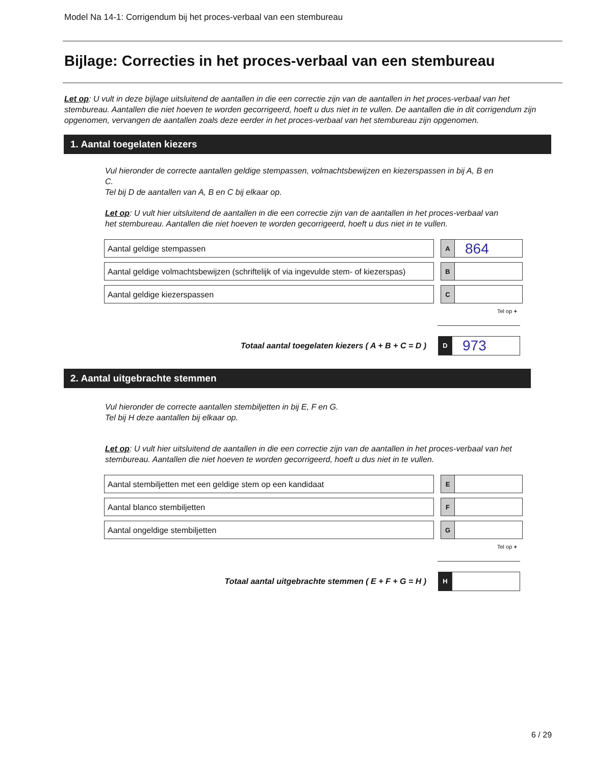Model Na 14-1: Corrigendum bij het proces-verbaal van een stembureau
Bijlage: Correcties in het proces-verbaal van een stembureau
Let op: U vult in deze bijlage uitsluitend de aantallen in die een correctie zijn van de aantallen in het proces-verbaal van het stembureau. Aantallen die niet hoeven te worden gecorrigeerd, hoeft u dus niet in te vullen. De aantallen die in dit corrigendum zijn opgenomen, vervangen de aantallen zoals deze eerder in het proces-verbaal van het stembureau zijn opgenomen.
1. Aantal toegelaten kiezers
Vul hieronder de correcte aantallen geldige stempassen, volmachtsbewijzen en kiezerspassen in bij A, B en C.
Tel bij D de aantallen van A, B en C bij elkaar op.
Let op: U vult hier uitsluitend de aantallen in die een correctie zijn van de aantallen in het proces-verbaal van het stembureau. Aantallen die niet hoeven te worden gecorrigeerd, hoeft u dus niet in te vullen.
Aantal geldige stempassen
A
864
Aantal geldige volmachtsbewijzen (schriftelijk of via ingevulde stem- of kiezerspas)
B
Aantal geldige kiezerspassen
C
Tel op +
Totaal aantal toegelaten kiezers ( A + B + C = D )
D
973
2. Aantal uitgebrachte stemmen
Vul hieronder de correcte aantallen stembiljetten in bij E, F en G.
Tel bij H deze aantallen bij elkaar op.
Let op: U vult hier uitsluitend de aantallen in die een correctie zijn van de aantallen in het proces-verbaal van het stembureau. Aantallen die niet hoeven te worden gecorrigeerd, hoeft u dus niet in te vullen.
Aantal stembiljetten met een geldige stem op een kandidaat
E
Aantal blanco stembiljetten
F
Aantal ongeldige stembiljetten
G
Tel op +
Totaal aantal uitgebrachte stemmen ( E + F + G = H )
H
6 / 29